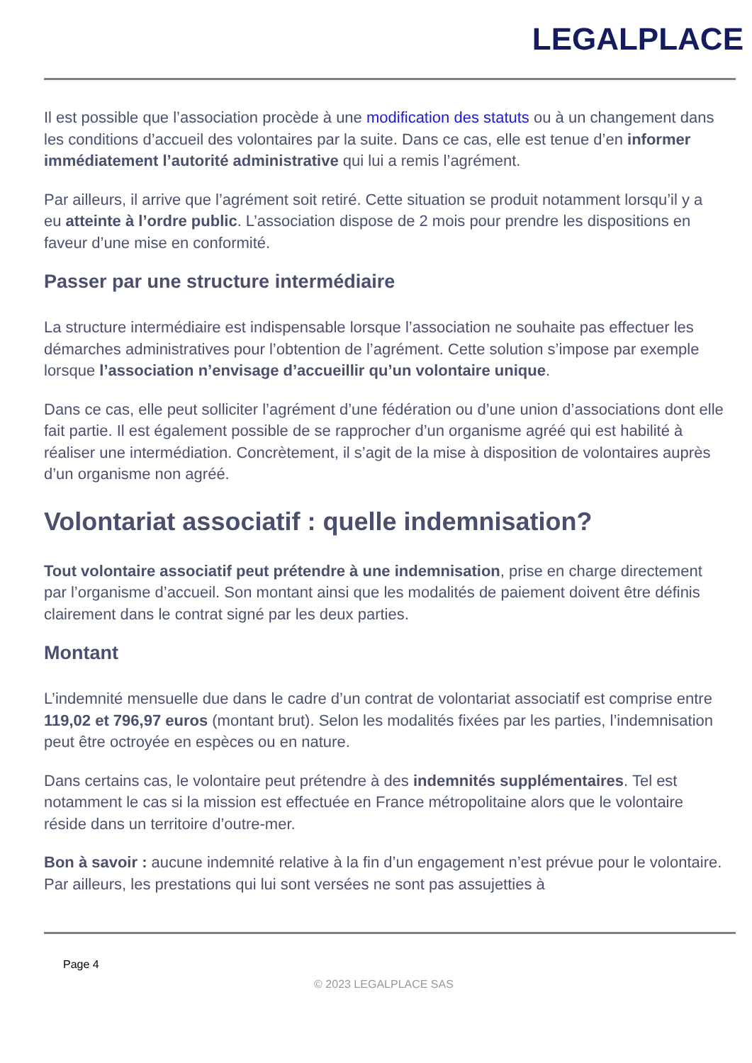LEGALPLACE
Il est possible que l’association procède à une modification des statuts ou à un changement dans les conditions d’accueil des volontaires par la suite. Dans ce cas, elle est tenue d’en informer immédiatement l’autorité administrative qui lui a remis l’agrément.
Par ailleurs, il arrive que l’agrément soit retiré. Cette situation se produit notamment lorsqu’il y a eu atteinte à l’ordre public. L’association dispose de 2 mois pour prendre les dispositions en faveur d’une mise en conformité.
Passer par une structure intermédiaire
La structure intermédiaire est indispensable lorsque l’association ne souhaite pas effectuer les démarches administratives pour l’obtention de l’agrément. Cette solution s’impose par exemple lorsque l’association n’envisage d’accueillir qu’un volontaire unique.
Dans ce cas, elle peut solliciter l’agrément d’une fédération ou d’une union d’associations dont elle fait partie. Il est également possible de se rapprocher d’un organisme agréé qui est habilité à réaliser une intermédiation. Concrètement, il s’agit de la mise à disposition de volontaires auprès d’un organisme non agréé.
Volontariat associatif : quelle indemnisation?
Tout volontaire associatif peut prétendre à une indemnisation, prise en charge directement par l’organisme d’accueil. Son montant ainsi que les modalités de paiement doivent être définis clairement dans le contrat signé par les deux parties.
Montant
L’indemnité mensuelle due dans le cadre d’un contrat de volontariat associatif est comprise entre 119,02 et 796,97 euros (montant brut). Selon les modalités fixées par les parties, l’indemnisation peut être octroyée en espèces ou en nature.
Dans certains cas, le volontaire peut prétendre à des indemnités supplémentaires. Tel est notamment le cas si la mission est effectuée en France métropolitaine alors que le volontaire réside dans un territoire d’outre-mer.
Bon à savoir : aucune indemnité relative à la fin d’un engagement n’est prévue pour le volontaire. Par ailleurs, les prestations qui lui sont versées ne sont pas assujetties à
Page 4
© 2023 LEGALPLACE SAS